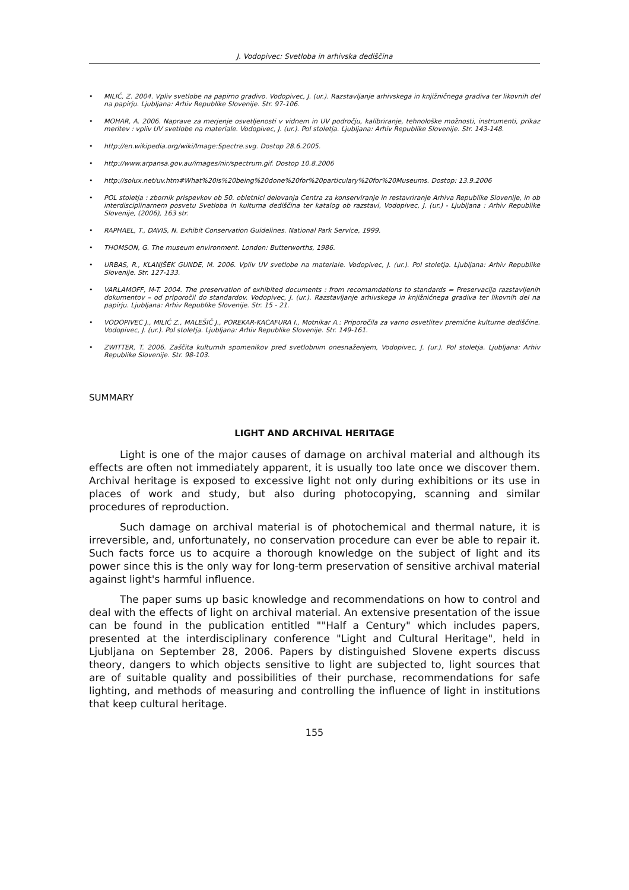J. Vodopivec: Svetloba in arhivska dediščina
• MILIĆ, Z. 2004. Vpliv svetlobe na papirno gradivo. Vodopivec, J. (ur.). Razstavljanje arhivskega in knjižničnega gradiva ter likovnih del na papirju. Ljubljana: Arhiv Republike Slovenije. Str. 97-106.
• MOHAR, A. 2006. Naprave za merjenje osvetljenosti v vidnem in UV področju, kalibriranje, tehnološke možnosti, instrumenti, prikaz meritev : vpliv UV svetlobe na materiale. Vodopivec, J. (ur.). Pol stoletja. Ljubljana: Arhiv Republike Slovenije. Str. 143-148.
• http://en.wikipedia.org/wiki/Image:Spectre.svg. Dostop 28.6.2005.
• http://www.arpansa.gov.au/images/nir/spectrum.gif. Dostop 10.8.2006
• http://solux.net/uv.htm#What%20is%20being%20done%20for%20particulary%20for%20Museums. Dostop: 13.9.2006
• POL stoletja : zbornik prispevkov ob 50. obletnici delovanja Centra za konserviranje in restavriranje Arhiva Republike Slovenije, in ob interdisciplinarnem posvetu Svetloba in kulturna dediščina ter katalog ob razstavi, Vodopivec, J. (ur.) - Ljubljana : Arhiv Republike Slovenije, (2006), 163 str.
• RAPHAEL, T., DAVIS, N. Exhibit Conservation Guidelines. National Park Service, 1999.
• THOMSON, G. The museum environment. London: Butterworths, 1986.
• URBAS, R., KLANJŠEK GUNDE, M. 2006. Vpliv UV svetlobe na materiale. Vodopivec, J. (ur.). Pol stoletja. Ljubljana: Arhiv Republike Slovenije. Str. 127-133.
• VARLAMOFF, M-T. 2004. The preservation of exhibited documents : from recomamdations to standards = Preservacija razstavljenih dokumentov – od priporočil do standardov. Vodopivec, J. (ur.). Razstavljanje arhivskega in knjižničnega gradiva ter likovnih del na papirju. Ljubljana: Arhiv Republike Slovenije. Str. 15 - 21.
• VODOPIVEC J., MILIĆ Z., MALEŠIČ J., POREKAR-KACAFURA I., Motnikar A.: Priporočila za varno osvetlitev premične kulturne dediščine. Vodopivec, J. (ur.). Pol stoletja. Ljubljana: Arhiv Republike Slovenije. Str. 149-161.
• ZWITTER, T. 2006. Zaščita kulturnih spomenikov pred svetlobnim onesnaženjem, Vodopivec, J. (ur.). Pol stoletja. Ljubljana: Arhiv Republike Slovenije. Str. 98-103.
SUMMARY
LIGHT AND ARCHIVAL HERITAGE
Light is one of the major causes of damage on archival material and although its effects are often not immediately apparent, it is usually too late once we discover them. Archival heritage is exposed to excessive light not only during exhibitions or its use in places of work and study, but also during photocopying, scanning and similar procedures of reproduction.
Such damage on archival material is of photochemical and thermal nature, it is irreversible, and, unfortunately, no conservation procedure can ever be able to repair it. Such facts force us to acquire a thorough knowledge on the subject of light and its power since this is the only way for long-term preservation of sensitive archival material against light's harmful influence.
The paper sums up basic knowledge and recommendations on how to control and deal with the effects of light on archival material. An extensive presentation of the issue can be found in the publication entitled ""Half a Century" which includes papers, presented at the interdisciplinary conference "Light and Cultural Heritage", held in Ljubljana on September 28, 2006. Papers by distinguished Slovene experts discuss theory, dangers to which objects sensitive to light are subjected to, light sources that are of suitable quality and possibilities of their purchase, recommendations for safe lighting, and methods of measuring and controlling the influence of light in institutions that keep cultural heritage.
155